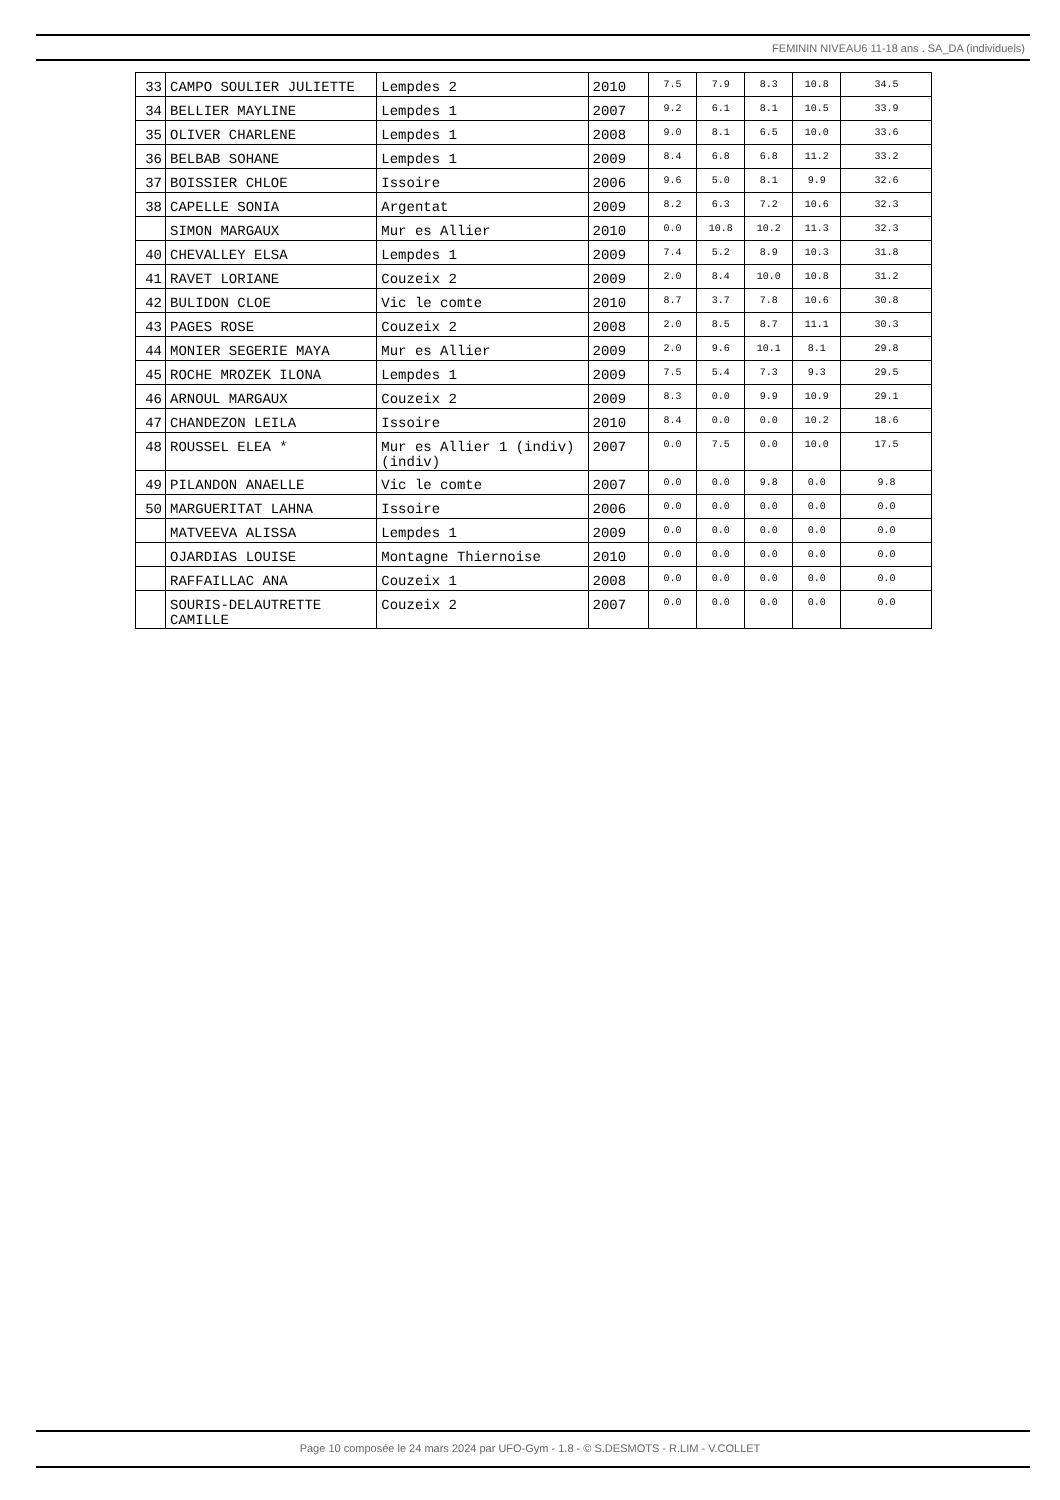FEMININ NIVEAU6 11-18 ans . SA_DA (individuels)
| 33 | CAMPO SOULIER JULIETTE | Lempdes 2 | 2010 | 7.5 | 7.9 | 8.3 | 10.8 | 34.5 |
| 34 | BELLIER MAYLINE | Lempdes 1 | 2007 | 9.2 | 6.1 | 8.1 | 10.5 | 33.9 |
| 35 | OLIVER CHARLENE | Lempdes 1 | 2008 | 9.0 | 8.1 | 6.5 | 10.0 | 33.6 |
| 36 | BELBAB SOHANE | Lempdes 1 | 2009 | 8.4 | 6.8 | 6.8 | 11.2 | 33.2 |
| 37 | BOISSIER CHLOE | Issoire | 2006 | 9.6 | 5.0 | 8.1 | 9.9 | 32.6 |
| 38 | CAPELLE SONIA | Argentat | 2009 | 8.2 | 6.3 | 7.2 | 10.6 | 32.3 |
| | SIMON MARGAUX | Mur es Allier | 2010 | 0.0 | 10.8 | 10.2 | 11.3 | 32.3 |
| 40 | CHEVALLEY ELSA | Lempdes 1 | 2009 | 7.4 | 5.2 | 8.9 | 10.3 | 31.8 |
| 41 | RAVET LORIANE | Couzeix 2 | 2009 | 2.0 | 8.4 | 10.0 | 10.8 | 31.2 |
| 42 | BULIDON CLOE | Vic le comte | 2010 | 8.7 | 3.7 | 7.8 | 10.6 | 30.8 |
| 43 | PAGES ROSE | Couzeix 2 | 2008 | 2.0 | 8.5 | 8.7 | 11.1 | 30.3 |
| 44 | MONIER SEGERIE MAYA | Mur es Allier | 2009 | 2.0 | 9.6 | 10.1 | 8.1 | 29.8 |
| 45 | ROCHE MROZEK ILONA | Lempdes 1 | 2009 | 7.5 | 5.4 | 7.3 | 9.3 | 29.5 |
| 46 | ARNOUL MARGAUX | Couzeix 2 | 2009 | 8.3 | 0.0 | 9.9 | 10.9 | 29.1 |
| 47 | CHANDEZON LEILA | Issoire | 2010 | 8.4 | 0.0 | 0.0 | 10.2 | 18.6 |
| 48 | ROUSSEL ELEA * | Mur es Allier 1 (indiv) (indiv) | 2007 | 0.0 | 7.5 | 0.0 | 10.0 | 17.5 |
| 49 | PILANDON ANAELLE | Vic le comte | 2007 | 0.0 | 0.0 | 9.8 | 0.0 | 9.8 |
| 50 | MARGUERITAT LAHNA | Issoire | 2006 | 0.0 | 0.0 | 0.0 | 0.0 | 0.0 |
| | MATVEEVA ALISSA | Lempdes 1 | 2009 | 0.0 | 0.0 | 0.0 | 0.0 | 0.0 |
| | OJARDIAS LOUISE | Montagne Thiernoise | 2010 | 0.0 | 0.0 | 0.0 | 0.0 | 0.0 |
| | RAFFAILLAC ANA | Couzeix 1 | 2008 | 0.0 | 0.0 | 0.0 | 0.0 | 0.0 |
| | SOURIS-DELAUTRETTE CAMILLE | Couzeix 2 | 2007 | 0.0 | 0.0 | 0.0 | 0.0 | 0.0 |
Page 10 composée le 24 mars 2024 par UFO-Gym - 1.8 - © S.DESMOTS - R.LIM - V.COLLET